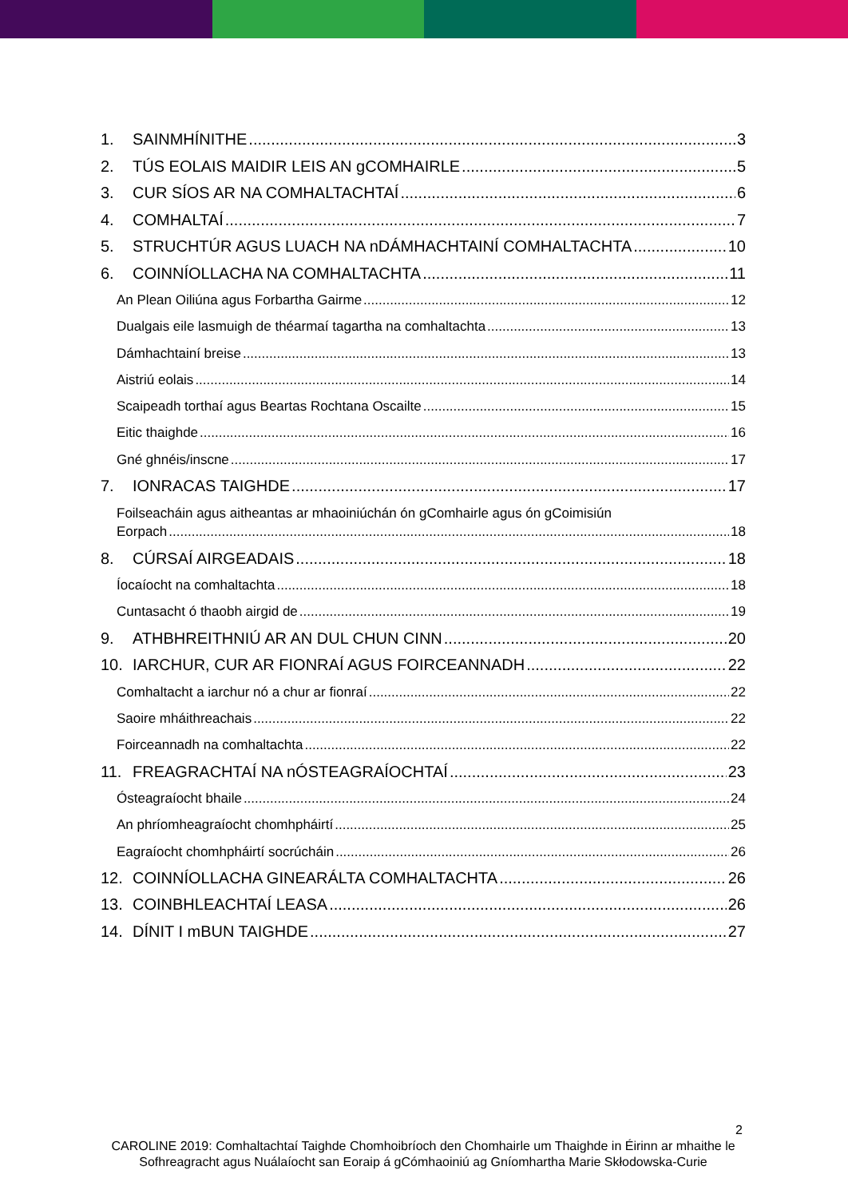1. SAINMHÍNITHE 3
2. TÚS EOLAIS MAIDIR LEIS AN gCOMHAIRLE 5
3. CUR SÍOS AR NA COMHALTACHTAÍ 6
4. COMHALTAÍ 7
5. STRUCHTÚR AGUS LUACH NA nDÁMHACHTAINÍ COMHALTACHTA 10
6. COINNÍOLLACHA NA COMHALTACHTA 11
An Plean Oiliúna agus Forbartha Gairme 12
Dualgais eile lasmuigh de théarmaí tagartha na comhaltachta 13
Dámhachtainí breise 13
Aistriú eolais 14
Scaipeadh torthaí agus Beartas Rochtana Oscailte 15
Eitic thaighde 16
Gné ghnéis/inscne 17
7. IONRACAS TAIGHDE 17
Foilseacháin agus aitheantas ar mhaoiniúchán ón gComhairle agus ón gCoimisiún
Eorpach 18
8. CÚRSAÍ AIRGEADAIS 18
Íocaíocht na comhaltachta 18
Cuntasacht ó thaobh airgid de 19
9. ATHBHREITHNIÚ AR AN DUL CHUN CINN 20
10. IARCHUR, CUR AR FIONRAÍ AGUS FOIRCEANNADH 22
Comhaltacht a iarchur nó a chur ar fionraí 22
Saoire mháithreachais 22
Foirceannadh na comhaltachta 22
11. FREAGRACHTAÍ NA nÓSTEAGRAÍOCHTAÍ 23
Ósteagraíocht bhaile 24
An phríomheagraíocht chomhpháirtí 25
Eagraíocht chomhpháirtí socrúcháin 26
12. COINNÍOLLACHA GINEARÁLTA COMHALTACHTA 26
13. COINBHLEACHTAÍ LEASA 26
14. DÍNIT I mBUN TAIGHDE 27
2
CAROLINE 2019: Comhaltachtaí Taighde Chomhoibríoch den Chomhairle um Thaighde in Éirinn ar mhaithe le Sofhreagracht agus Nuálaíocht san Eoraip á gCómhaoiniú ag Gníomhartha Marie Skłodowska-Curie